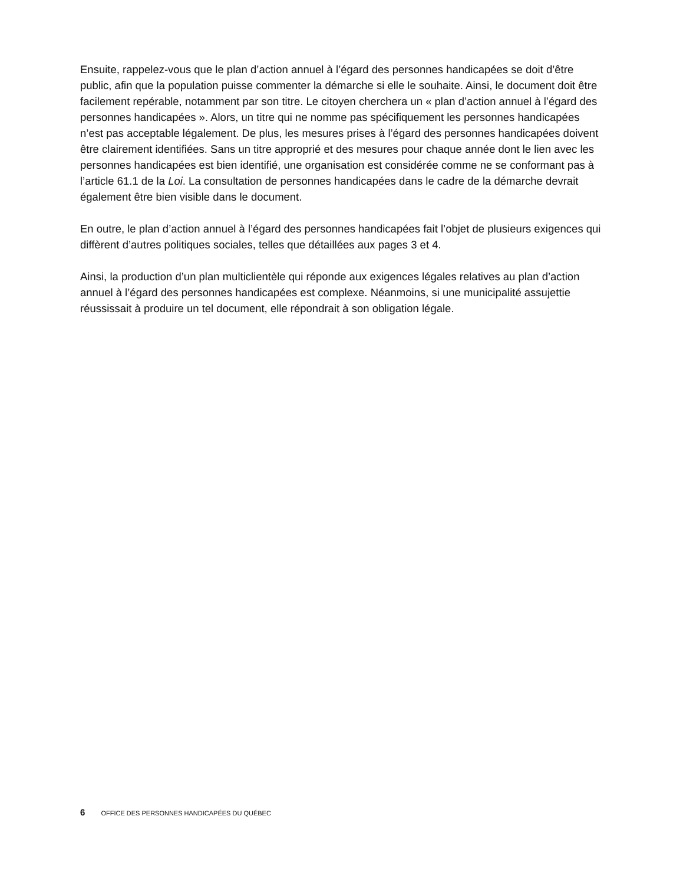Ensuite, rappelez-vous que le plan d’action annuel à l’égard des personnes handicapées se doit d’être public, afin que la population puisse commenter la démarche si elle le souhaite. Ainsi, le document doit être facilement repérable, notamment par son titre. Le citoyen cherchera un « plan d’action annuel à l’égard des personnes handicapées ». Alors, un titre qui ne nomme pas spécifiquement les personnes handicapées n’est pas acceptable légalement. De plus, les mesures prises à l’égard des personnes handicapées doivent être clairement identifiées. Sans un titre approprié et des mesures pour chaque année dont le lien avec les personnes handicapées est bien identifié, une organisation est considérée comme ne se conformant pas à l’article 61.1 de la Loi. La consultation de personnes handicapées dans le cadre de la démarche devrait également être bien visible dans le document.
En outre, le plan d’action annuel à l’égard des personnes handicapées fait l’objet de plusieurs exigences qui diffèrent d’autres politiques sociales, telles que détaillées aux pages 3 et 4.
Ainsi, la production d’un plan multiclientèle qui réponde aux exigences légales relatives au plan d’action annuel à l’égard des personnes handicapées est complexe. Néanmoins, si une municipalité assujettie réussissait à produire un tel document, elle répondrait à son obligation légale.
6 OFFICE DES PERSONNES HANDICAPÉES DU QUÉBEC